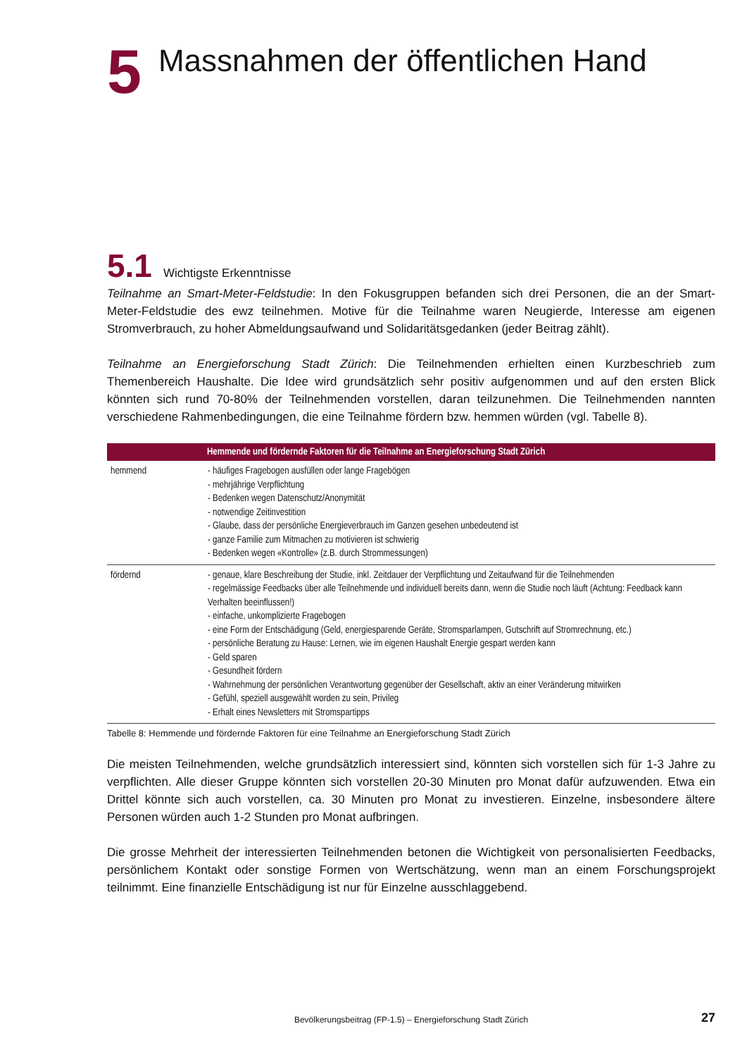5 Massnahmen der öffentlichen Hand
5.1 Wichtigste Erkenntnisse
Teilnahme an Smart-Meter-Feldstudie: In den Fokusgruppen befanden sich drei Personen, die an der Smart-Meter-Feldstudie des ewz teilnehmen. Motive für die Teilnahme waren Neugierde, Interesse am eigenen Stromverbrauch, zu hoher Abmeldungsaufwand und Solidaritätsgedanken (jeder Beitrag zählt).
Teilnahme an Energieforschung Stadt Zürich: Die Teilnehmenden erhielten einen Kurzbeschrieb zum Themenbereich Haushalte. Die Idee wird grundsätzlich sehr positiv aufgenommen und auf den ersten Blick könnten sich rund 70-80% der Teilnehmenden vorstellen, daran teilzunehmen. Die Teilnehmenden nannten verschiedene Rahmenbedingungen, die eine Teilnahme fördern bzw. hemmen würden (vgl. Tabelle 8).
| | Hemmende und fördernde Faktoren für die Teilnahme an Energieforschung Stadt Zürich |
| --- | --- |
| hemmend | - häufiges Fragebogen ausfüllen oder lange Fragebögen - mehrjährige Verpflichtung - Bedenken wegen Datenschutz/Anonymität - notwendige Zeitinvestition - Glaube, dass der persönliche Energieverbrauch im Ganzen gesehen unbedeutend ist - ganze Familie zum Mitmachen zu motivieren ist schwierig - Bedenken wegen «Kontrolle» (z.B. durch Strommessungen) |
| fördernd | - genaue, klare Beschreibung der Studie, inkl. Zeitdauer der Verpflichtung und Zeitaufwand für die Teilnehmenden - regelmässige Feedbacks über alle Teilnehmende und individuell bereits dann, wenn die Studie noch läuft (Achtung: Feedback kann Verhalten beeinflussen!) - einfache, unkomplizierte Fragebogen - eine Form der Entschädigung (Geld, energiesparende Geräte, Stromsparlampen, Gutschrift auf Stromrechnung, etc.) - persönliche Beratung zu Hause: Lernen, wie im eigenen Haushalt Energie gespart werden kann - Geld sparen - Gesundheit fördern - Wahrnehmung der persönlichen Verantwortung gegenüber der Gesellschaft, aktiv an einer Veränderung mitwirken - Gefühl, speziell ausgewählt worden zu sein, Privileg - Erhalt eines Newsletters mit Stromspartipps |
Tabelle 8: Hemmende und fördernde Faktoren für eine Teilnahme an Energieforschung Stadt Zürich
Die meisten Teilnehmenden, welche grundsätzlich interessiert sind, könnten sich vorstellen sich für 1-3 Jahre zu verpflichten. Alle dieser Gruppe könnten sich vorstellen 20-30 Minuten pro Monat dafür aufzuwenden. Etwa ein Drittel könnte sich auch vorstellen, ca. 30 Minuten pro Monat zu investieren. Einzelne, insbesondere ältere Personen würden auch 1-2 Stunden pro Monat aufbringen.
Die grosse Mehrheit der interessierten Teilnehmenden betonen die Wichtigkeit von personalisierten Feedbacks, persönlichem Kontakt oder sonstige Formen von Wertschätzung, wenn man an einem Forschungsprojekt teilnimmt. Eine finanzielle Entschädigung ist nur für Einzelne ausschlaggebend.
Bevölkerungsbeitrag (FP-1.5) – Energieforschung Stadt Zürich 27